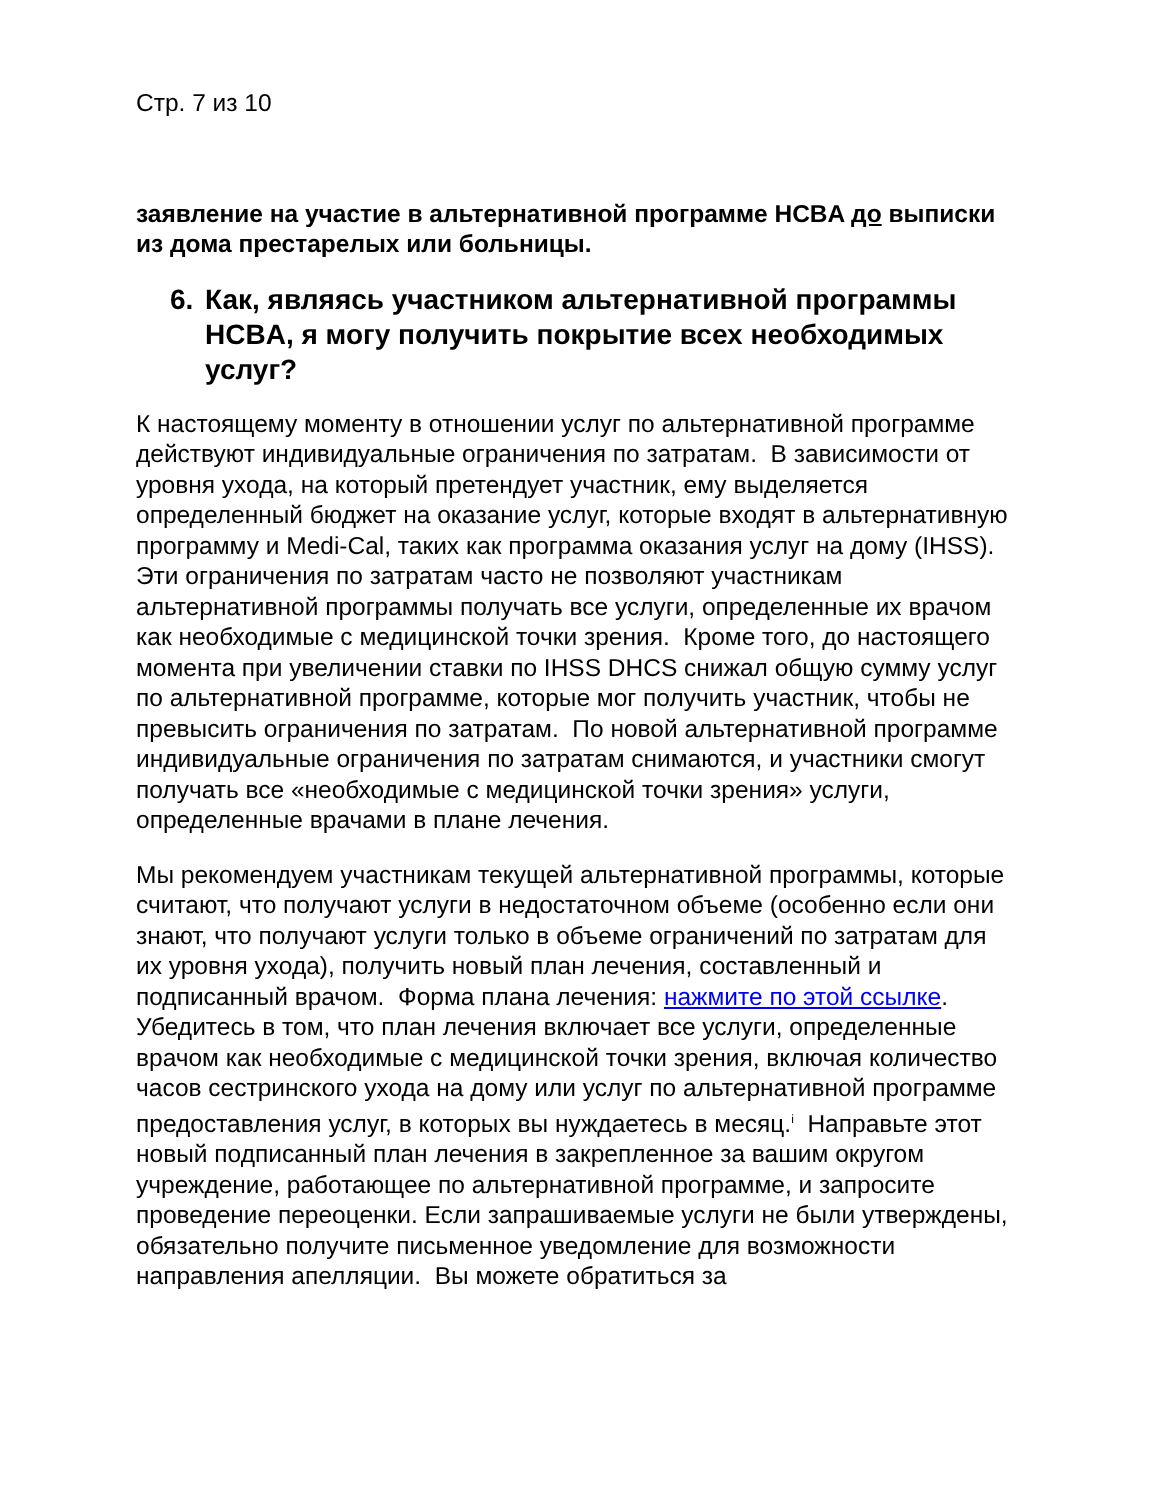Стр. 7 из 10
заявление на участие в альтернативной программе HCBA до выписки из дома престарелых или больницы.
6. Как, являясь участником альтернативной программы HCBA, я могу получить покрытие всех необходимых услуг?
К настоящему моменту в отношении услуг по альтернативной программе действуют индивидуальные ограничения по затратам. В зависимости от уровня ухода, на который претендует участник, ему выделяется определенный бюджет на оказание услуг, которые входят в альтернативную программу и Medi-Cal, таких как программа оказания услуг на дому (IHSS). Эти ограничения по затратам часто не позволяют участникам альтернативной программы получать все услуги, определенные их врачом как необходимые с медицинской точки зрения. Кроме того, до настоящего момента при увеличении ставки по IHSS DHCS снижал общую сумму услуг по альтернативной программе, которые мог получить участник, чтобы не превысить ограничения по затратам. По новой альтернативной программе индивидуальные ограничения по затратам снимаются, и участники смогут получать все «необходимые с медицинской точки зрения» услуги, определенные врачами в плане лечения.
Мы рекомендуем участникам текущей альтернативной программы, которые считают, что получают услуги в недостаточном объеме (особенно если они знают, что получают услуги только в объеме ограничений по затратам для их уровня ухода), получить новый план лечения, составленный и подписанный врачом. Форма плана лечения: нажмите по этой ссылке. Убедитесь в том, что план лечения включает все услуги, определенные врачом как необходимые с медицинской точки зрения, включая количество часов сестринского ухода на дому или услуг по альтернативной программе предоставления услуг, в которых вы нуждаетесь в месяц.<sup>i</sup> Направьте этот новый подписанный план лечения в закрепленное за вашим округом учреждение, работающее по альтернативной программе, и запросите проведение переоценки. Если запрашиваемые услуги не были утверждены, обязательно получите письменное уведомление для возможности направления апелляции. Вы можете обратиться за